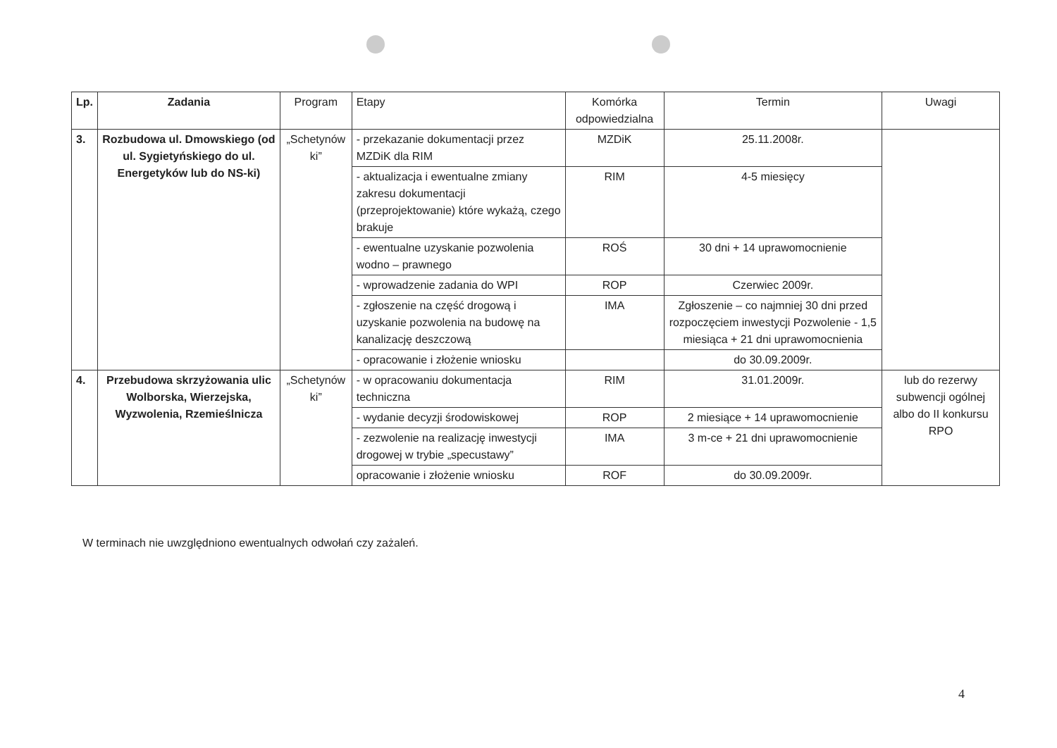| Lp. | Zadania | Program | Etapy | Komórka odpowiedzialna | Termin | Uwagi |
| --- | --- | --- | --- | --- | --- | --- |
| 3. | Rozbudowa ul. Dmowskiego (od ul. Sygietyńskiego do ul. Energetyków lub do NS-ki) | „Schetynów ki” | - przekazanie dokumentacji przez MZDiK dla RIM | MZDiK | 25.11.2008r. | |
| | | | - aktualizacja i ewentualne zmiany zakresu dokumentacji (przeprojektowanie) które wykażą, czego brakuje | RIM | 4-5 miesięcy | |
| | | | - ewentualne uzyskanie pozwolenia wodno – prawnego | ROŚ | 30 dni + 14 uprawomocnienie | |
| | | | - wprowadzenie zadania do WPI | ROP | Czerwiec 2009r. | |
| | | | - zgłoszenie na część drogową i uzyskanie pozwolenia na budowę na kanalizację deszczową | IMA | Zgłoszenie – co najmniej 30 dni przed rozpoczęciem inwestycji Pozwolenie - 1,5 miesiąca + 21 dni uprawomocnienia | |
| | | | - opracowanie i złożenie wniosku | | do 30.09.2009r. | |
| 4. | Przebudowa skrzyżowania ulic Wolborska, Wierzejska, Wyzwolenia, Rzemieślnicza | „Schetynów ki” | - w opracowaniu dokumentacja techniczna | RIM | 31.01.2009r. | lub do rezerwy subwencji ogólnej albo do II konkursu RPO |
| | | | - wydanie decyzji środowiskowej | ROP | 2 miesiące + 14 uprawomocnienie | |
| | | | - zezwolenie na realizację inwestycji drogowej w trybie „specustawy” | IMA | 3 m-ce + 21 dni uprawomocnienie | |
| | | | opracowanie i złożenie wniosku | ROF | do 30.09.2009r. | |
W terminach nie uwzględniono ewentualnych odwołań czy zażaleń.
4